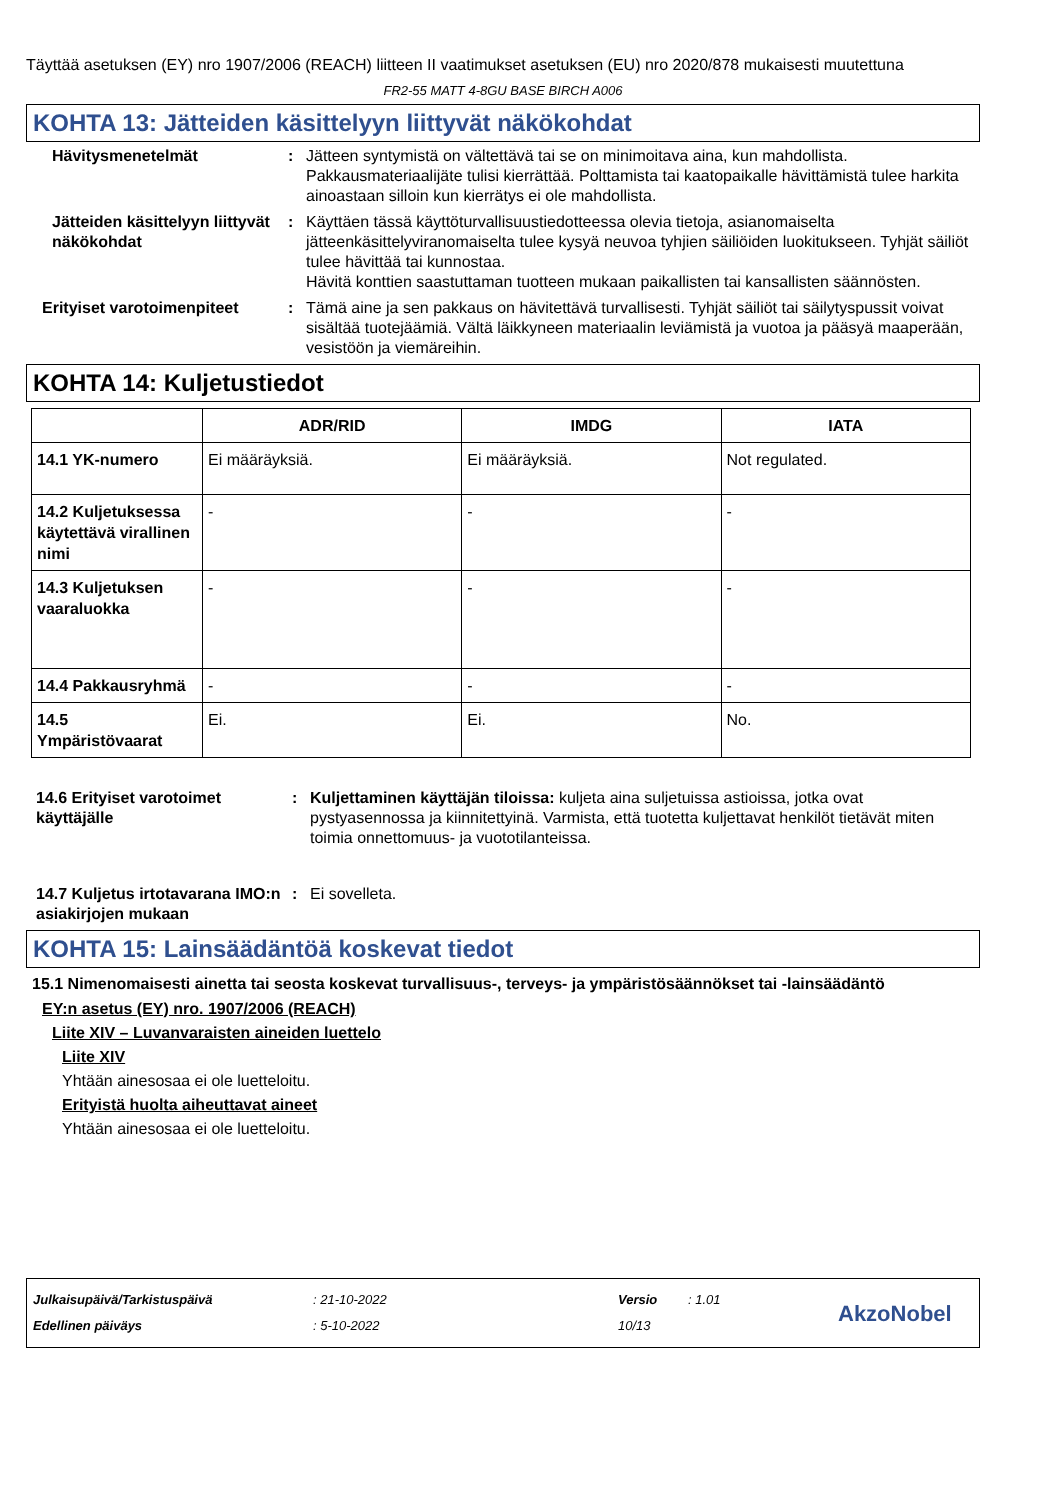Täyttää asetuksen (EY) nro 1907/2006 (REACH) liitteen II vaatimukset asetuksen (EU) nro 2020/878 mukaisesti muutettuna
FR2-55 MATT 4-8GU BASE BIRCH A006
KOHTA 13: Jätteiden käsittelyyn liittyvät näkökohdat
Hävitysmenetelmät : Jätteen syntymistä on vältettävä tai se on minimoitava aina, kun mahdollista. Pakkausmateriaalijäte tulisi kierrättää. Polttamista tai kaatopaikalle hävittämistä tulee harkita ainoastaan silloin kun kierrätys ei ole mahdollista.
Jätteiden käsittelyyn liittyvät näkökohdat
: Käyttäen tässä käyttöturvallisuustiedotteessa olevia tietoja, asianomaiselta jätteenkäsittelyviranomaiselta tulee kysyä neuvoa tyhjien säiliöiden luokitukseen. Tyhjät säiliöt tulee hävittää tai kunnostaa.
Hävitä konttien saastuttaman tuotteen mukaan paikallisten tai kansallisten säännösten.
Erityiset varotoimenpiteet
: Tämä aine ja sen pakkaus on hävitettävä turvallisesti. Tyhjät säiliöt tai säilytyspussit voivat sisältää tuotejäämiä. Vältä läikkyneen materiaalin leviämistä ja vuotoa ja pääsyä maaperään, vesistöön ja viemäreihin.
KOHTA 14: Kuljetustiedot
| | ADR/RID | IMDG | IATA |
| --- | --- | --- | --- |
| 14.1 YK-numero | Ei määräyksiä. | Ei määräyksiä. | Not regulated. |
| 14.2 Kuljetuksessa käytettävä virallinen nimi | - | - | - |
| 14.3 Kuljetuksen vaaraluokka | - | - | - |
| 14.4 Pakkausryhmä | - | - | - |
| 14.5 Ympäristövaarat | Ei. | Ei. | No. |
14.6 Erityiset varotoimet käyttäjälle
: Kuljettaminen käyttäjän tiloissa: kuljeta aina suljetuissa astioissa, jotka ovat pystyasennossa ja kiinnitettyinä. Varmista, että tuotetta kuljettavat henkilöt tietävät miten toimia onnettomuus- ja vuototilanteissa.
14.7 Kuljetus irtotavarana IMO:n asiakirjojen mukaan
: Ei sovelleta.
KOHTA 15: Lainsäädäntöä koskevat tiedot
15.1 Nimenomaisesti ainetta tai seosta koskevat turvallisuus-, terveys- ja ympäristösäännökset tai -lainsäädäntö
EY:n asetus (EY) nro. 1907/2006 (REACH)
Liite XIV – Luvanvaraisten aineiden luettelo
Liite XIV
Yhtään ainesosaa ei ole luetteloitu.
Erityistä huolta aiheuttavat aineet
Yhtään ainesosaa ei ole luetteloitu.
Julkaisupäivä/Tarkistuspäivä
Edellinen päiväys
: 21-10-2022
: 5-10-2022
Versio
10/13
: 1.01
AkzoNobel